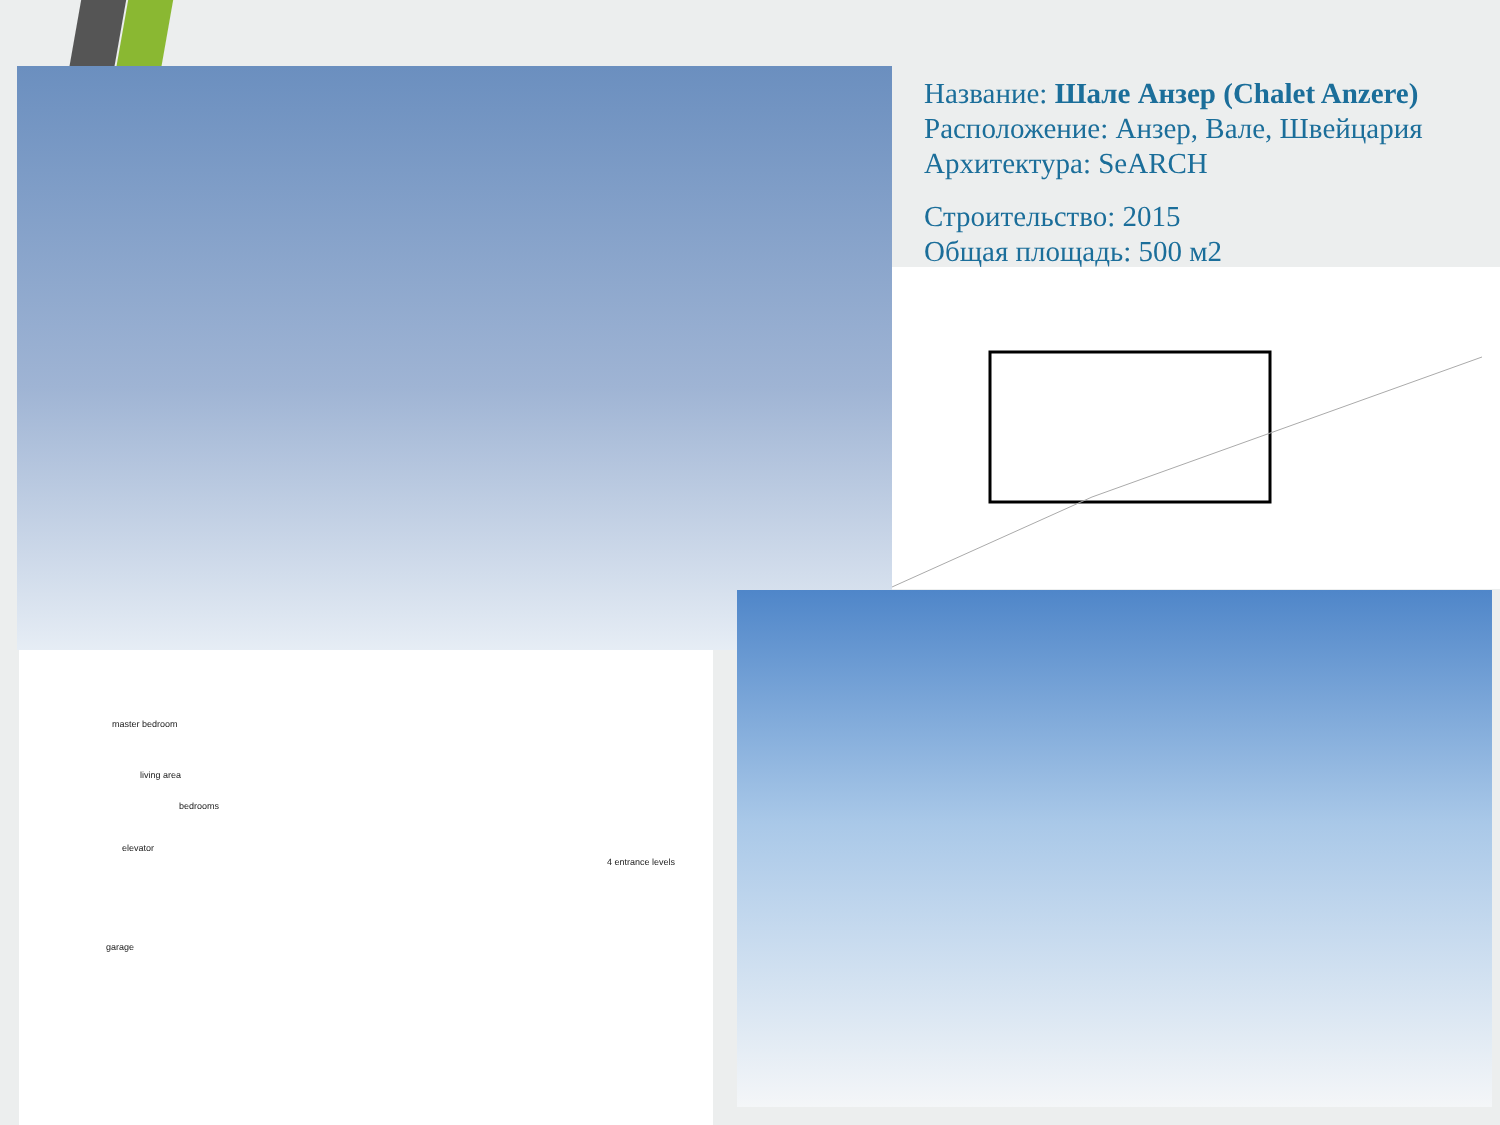Название: Шале Анзер (Chalet Anzere)
Расположение: Анзер, Вале, Швейцария
Архитектура: SeARCH
Строительство: 2015
Общая площадь: 500 м2
master bedroom
living area
bedrooms
elevator
4 entrance levels
garage